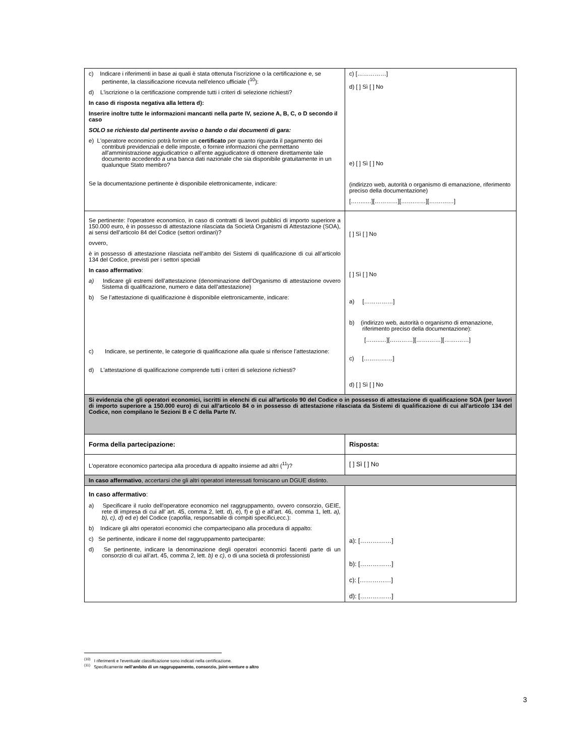| c) Indicare i riferimenti in base ai quali è stata ottenuta l'iscrizione o la certificazione e, se pertinente, la classificazione ricevuta nell'elenco ufficiale (<sup>10</sup>): d) L'iscrizione o la certificazione comprende tutti i criteri di selezione richiesti? In caso di risposta negativa alla lettera d): Inserire inoltre tutte le informazioni mancanti nella parte IV, sezione A, B, C, o D secondo il caso SOLO se richiesto dal pertinente avviso o bando o dai documenti di gara: e) L'operatore economico potrà fornire un certificato per quanto riguarda il pagamento dei contributi previdenziali e delle imposte, o fornire informazioni che permettano all'amministrazione aggiudicatrice o all'ente aggiudicatore di ottenere direttamente tale documento accedendo a una banca dati nazionale che sia disponibile gratuitamente in un qualunque Stato membro? Se la documentazione pertinente è disponibile elettronicamente, indicare: | c) [……………] d) [ ] Sì [ ] No e) [ ] Sì [ ] No (indirizzo web, autorità o organismo di emanazione, riferimento preciso della documentazione) [……..…][…………][…….……][…….……] |
| Se pertinente: l'operatore economico, in caso di contratti di lavori pubblici di importo superiore a 150.000 euro, è in possesso di attestazione rilasciata da Società Organismi di Attestazione (SOA), ai sensi dell’articolo 84 del Codice (settori ordinari)? ovvero, è in possesso di attestazione rilasciata nell’ambito dei Sistemi di qualificazione di cui all’articolo 134 del Codice, previsti per i settori speciali In caso affermativo : a) Indicare gli estremi dell’attestazione (denominazione dell’Organismo di attestazione ovvero Sistema di qualificazione, numero e data dell’attestazione) b) Se l’attestazione di qualificazione è disponibile elettronicamente, indicare: c) Indicare, se pertinente, le categorie di qualificazione alla quale si riferisce l’attestazione: d) L'attestazione di qualificazione comprende tutti i criteri di selezione richiesti? | [ ] Sì [ ] No [ ] Sì [ ] No a) [……………] b) (indirizzo web, autorità o organismo di emanazione, riferimento preciso della documentazione): [……..…][…………][…….……][…….……] c) [……………] d) [ ] Sì [ ] No |
| Si evidenzia che gli operatori economici, iscritti in elenchi di cui all’articolo 90 del Codice o in possesso di attestazione di qualificazione SOA (per lavori di importo superiore a 150.000 euro) di cui all’articolo 84 o in possesso di attestazione rilasciata da Sistemi di qualificazione di cui all’articolo 134 del Codice, non compilano le Sezioni B e C della Parte IV. | |
| Forma della partecipazione: | Risposta: |
| L'operatore economico partecipa alla procedura di appalto insieme ad altri (<sup>11</sup>)? | [ ] Sì [ ] No |
| In caso affermativo , accertarsi che gli altri operatori interessati forniscano un DGUE distinto. | |
| In caso affermativo : a) Specificare il ruolo dell'operatore economico nel raggruppamento, ovvero consorzio, GEIE, rete di impresa di cui all’ art. 45, comma 2, lett. d), e), f) e g) e all’art. 46, comma 1, lett. a), b), c), d) ed e ) del Codice (capofila, responsabile di compiti specifici,ecc.): b) Indicare gli altri operatori economici che compartecipano alla procedura di appalto: c) Se pertinente, indicare il nome del raggruppamento partecipante: d) Se pertinente, indicare la denominazione degli operatori economici facenti parte di un consorzio di cui all’art. 45, comma 2, lett. b) e c) , o di una società di professionisti | a): [……………] b): [……………] c): [……………] d): [……………] |
<sup>(10)</sup> I riferimenti e l'eventuale classificazione sono indicati nella certificazione.
<sup>(11)</sup> Specificamente nell’ambito di un raggruppamento, consorzio, joint-venture o altro
3